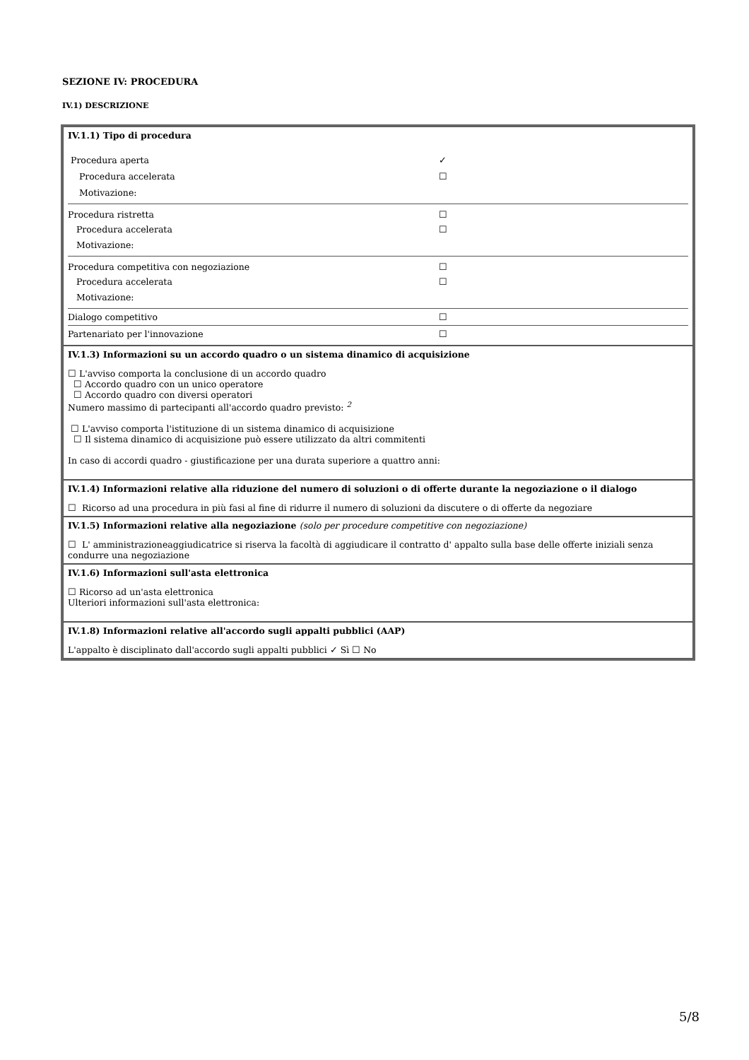SEZIONE IV: PROCEDURA
IV.1) DESCRIZIONE
IV.1.1) Tipo di procedura
Procedura aperta ✓
Procedura accelerata ☐
Motivazione:
Procedura ristretta ☐
Procedura accelerata ☐
Motivazione:
Procedura competitiva con negoziazione ☐
Procedura accelerata ☐
Motivazione:
Dialogo competitivo ☐
Partenariato per l'innovazione ☐
IV.1.3) Informazioni su un accordo quadro o un sistema dinamico di acquisizione
☐ L'avviso comporta la conclusione di un accordo quadro
☐ Accordo quadro con un unico operatore
☐ Accordo quadro con diversi operatori
Numero massimo di partecipanti all'accordo quadro previsto: <sup>2</sup>
☐ L'avviso comporta l'istituzione di un sistema dinamico di acquisizione
☐ Il sistema dinamico di acquisizione può essere utilizzato da altri commitenti
In caso di accordi quadro - giustificazione per una durata superiore a quattro anni:
IV.1.4) Informazioni relative alla riduzione del numero di soluzioni o di offerte durante la negoziazione o il dialogo
☐ Ricorso ad una procedura in più fasi al fine di ridurre il numero di soluzioni da discutere o di offerte da negoziare
IV.1.5) Informazioni relative alla negoziazione (solo per procedure competitive con negoziazione)
☐ L' amministrazioneaggiudicatrice si riserva la facoltà di aggiudicare il contratto d' appalto sulla base delle offerte iniziali senza condurre una negoziazione
IV.1.6) Informazioni sull'asta elettronica
☐ Ricorso ad un'asta elettronica
Ulteriori informazioni sull'asta elettronica:
IV.1.8) Informazioni relative all'accordo sugli appalti pubblici (AAP)
L'appalto è disciplinato dall'accordo sugli appalti pubblici ✓ Sì ☐ No
5/8